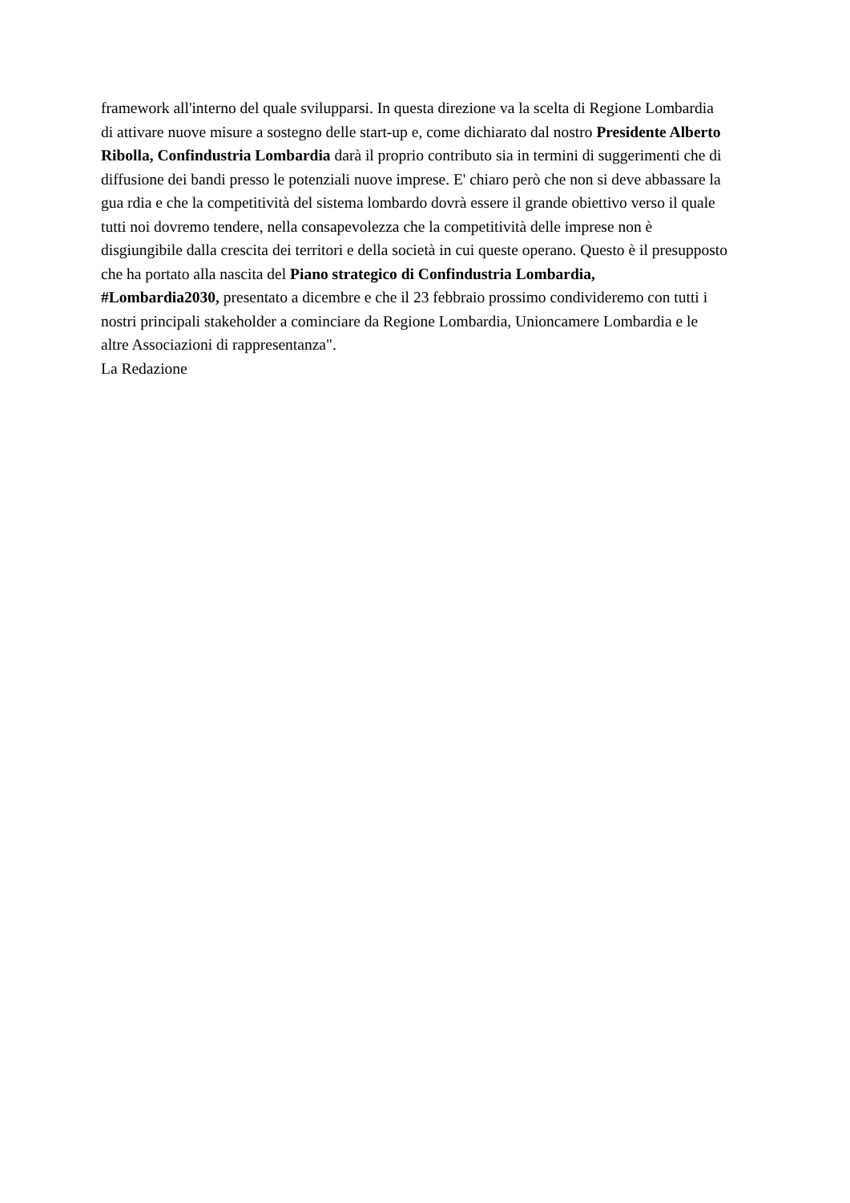framework all'interno del quale svilupparsi. In questa direzione va la scelta di Regione Lombardia
di attivare nuove misure a sostegno delle start-up e, come dichiarato dal nostro Presidente Alberto
Ribolla, Confindustria Lombardia darà il proprio contributo sia in termini di suggerimenti che di
diffusione dei bandi presso le potenziali nuove imprese. E' chiaro però che non si deve abbassare la
gua rdia e che la competitività del sistema lombardo dovrà essere il grande obiettivo verso il quale
tutti noi dovremo tendere, nella consapevolezza che la competitività delle imprese non è
disgiungibile dalla crescita dei territori e della società in cui queste operano. Questo è il presupposto
che ha portato alla nascita del Piano strategico di Confindustria Lombardia,
#Lombardia2030, presentato a dicembre e che il 23 febbraio prossimo condivideremo con tutti i
nostri principali stakeholder a cominciare da Regione Lombardia, Unioncamere Lombardia e le
altre Associazioni di rappresentanza".
La Redazione